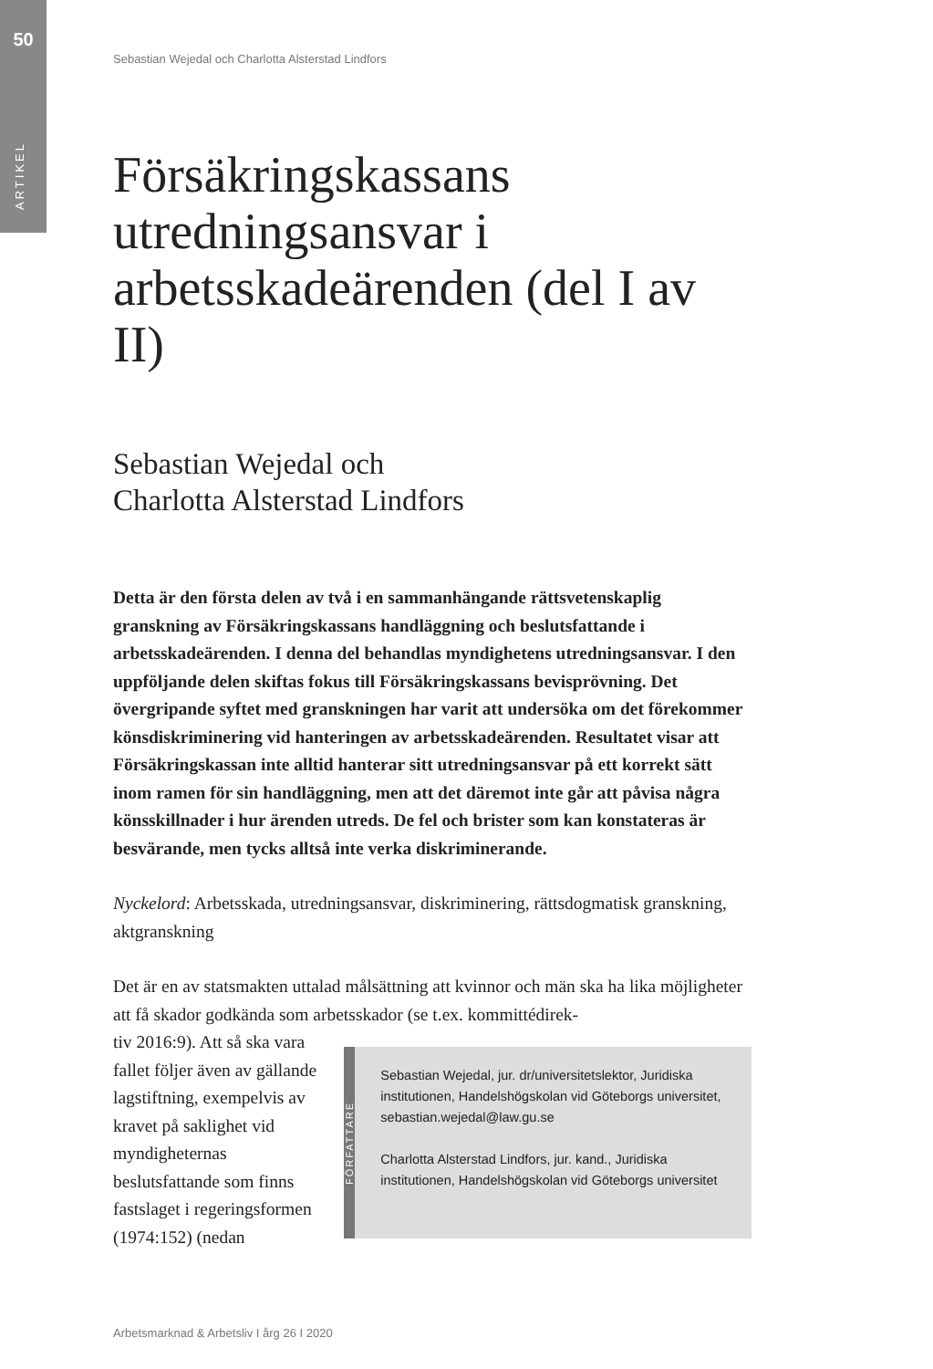50
ARTIKEL
Sebastian Wejedal och Charlotta Alsterstad Lindfors
Försäkringskassans utredningsansvar i arbetsskadeärenden (del I av II)
Sebastian Wejedal och
Charlotta Alsterstad Lindfors
Detta är den första delen av två i en sammanhängande rättsvetenskaplig granskning av Försäkringskassans handläggning och beslutsfattande i arbetsskadeärenden. I denna del behandlas myndighetens utredningsansvar. I den uppföljande delen skiftas fokus till Försäkringskassans bevisprövning. Det övergripande syftet med granskningen har varit att undersöka om det förekommer könsdiskriminering vid hanteringen av arbetsskadeärenden. Resultatet visar att Försäkringskassan inte alltid hanterar sitt utredningsansvar på ett korrekt sätt inom ramen för sin handläggning, men att det däremot inte går att påvisa några könsskillnader i hur ärenden utreds. De fel och brister som kan konstateras är besvärande, men tycks alltså inte verka diskriminerande.
Nyckelord: Arbetsskada, utredningsansvar, diskriminering, rättsdogmatisk granskning, aktgranskning
Det är en av statsmakten uttalad målsättning att kvinnor och män ska ha lika möjligheter att få skador godkända som arbetsskador (se t.ex. kommittédirek-
tiv 2016:9). Att så ska vara fallet följer även av gällande lagstiftning, exempelvis av kravet på saklighet vid myndigheternas beslutsfattande som finns fastslaget i regeringsformen (1974:152) (nedan
FÖRFATTARE
Sebastian Wejedal, jur. dr/universitetslektor, Juridiska institutionen, Handelshögskolan vid Göteborgs universitet, sebastian.wejedal@law.gu.se
Charlotta Alsterstad Lindfors, jur. kand., Juridiska institutionen, Handelshögskolan vid Göteborgs universitet
Arbetsmarknad & Arbetsliv I årg 26 I 2020